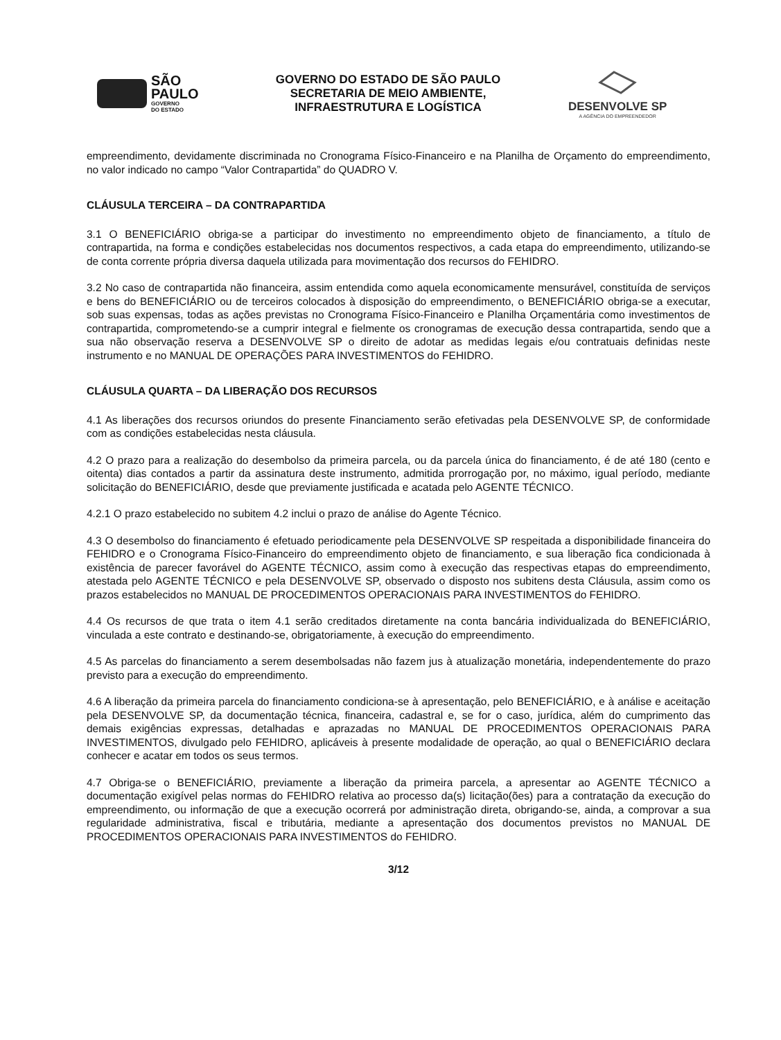SÃO
PAULO
GOVERNO
DO ESTADO
GOVERNO DO ESTADO DE SÃO PAULO
SECRETARIA DE MEIO AMBIENTE,
INFRAESTRUTURA E LOGÍSTICA
DESENVOLVE SP
A AGÊNCIA DO EMPREENDEDOR
empreendimento, devidamente discriminada no Cronograma Físico-Financeiro e na Planilha de Orçamento do empreendimento, no valor indicado no campo “Valor Contrapartida” do QUADRO V.
CLÁUSULA TERCEIRA – DA CONTRAPARTIDA
3.1 O BENEFICIÁRIO obriga-se a participar do investimento no empreendimento objeto de financiamento, a título de contrapartida, na forma e condições estabelecidas nos documentos respectivos, a cada etapa do empreendimento, utilizando-se de conta corrente própria diversa daquela utilizada para movimentação dos recursos do FEHIDRO.
3.2 No caso de contrapartida não financeira, assim entendida como aquela economicamente mensurável, constituída de serviços e bens do BENEFICIÁRIO ou de terceiros colocados à disposição do empreendimento, o BENEFICIÁRIO obriga-se a executar, sob suas expensas, todas as ações previstas no Cronograma Físico-Financeiro e Planilha Orçamentária como investimentos de contrapartida, comprometendo-se a cumprir integral e fielmente os cronogramas de execução dessa contrapartida, sendo que a sua não observação reserva a DESENVOLVE SP o direito de adotar as medidas legais e/ou contratuais definidas neste instrumento e no MANUAL DE OPERAÇÕES PARA INVESTIMENTOS do FEHIDRO.
CLÁUSULA QUARTA – DA LIBERAÇÃO DOS RECURSOS
4.1 As liberações dos recursos oriundos do presente Financiamento serão efetivadas pela DESENVOLVE SP, de conformidade com as condições estabelecidas nesta cláusula.
4.2 O prazo para a realização do desembolso da primeira parcela, ou da parcela única do financiamento, é de até 180 (cento e oitenta) dias contados a partir da assinatura deste instrumento, admitida prorrogação por, no máximo, igual período, mediante solicitação do BENEFICIÁRIO, desde que previamente justificada e acatada pelo AGENTE TÉCNICO.
4.2.1 O prazo estabelecido no subitem 4.2 inclui o prazo de análise do Agente Técnico.
4.3 O desembolso do financiamento é efetuado periodicamente pela DESENVOLVE SP respeitada a disponibilidade financeira do FEHIDRO e o Cronograma Físico-Financeiro do empreendimento objeto de financiamento, e sua liberação fica condicionada à existência de parecer favorável do AGENTE TÉCNICO, assim como à execução das respectivas etapas do empreendimento, atestada pelo AGENTE TÉCNICO e pela DESENVOLVE SP, observado o disposto nos subitens desta Cláusula, assim como os prazos estabelecidos no MANUAL DE PROCEDIMENTOS OPERACIONAIS PARA INVESTIMENTOS do FEHIDRO.
4.4 Os recursos de que trata o item 4.1 serão creditados diretamente na conta bancária individualizada do BENEFICIÁRIO, vinculada a este contrato e destinando-se, obrigatoriamente, à execução do empreendimento.
4.5 As parcelas do financiamento a serem desembolsadas não fazem jus à atualização monetária, independentemente do prazo previsto para a execução do empreendimento.
4.6 A liberação da primeira parcela do financiamento condiciona-se à apresentação, pelo BENEFICIÁRIO, e à análise e aceitação pela DESENVOLVE SP, da documentação técnica, financeira, cadastral e, se for o caso, jurídica, além do cumprimento das demais exigências expressas, detalhadas e aprazadas no MANUAL DE PROCEDIMENTOS OPERACIONAIS PARA INVESTIMENTOS, divulgado pelo FEHIDRO, aplicáveis à presente modalidade de operação, ao qual o BENEFICIÁRIO declara conhecer e acatar em todos os seus termos.
4.7 Obriga-se o BENEFICIÁRIO, previamente a liberação da primeira parcela, a apresentar ao AGENTE TÉCNICO a documentação exigível pelas normas do FEHIDRO relativa ao processo da(s) licitação(ões) para a contratação da execução do empreendimento, ou informação de que a execução ocorrerá por administração direta, obrigando-se, ainda, a comprovar a sua regularidade administrativa, fiscal e tributária, mediante a apresentação dos documentos previstos no MANUAL DE PROCEDIMENTOS OPERACIONAIS PARA INVESTIMENTOS do FEHIDRO.
3/12